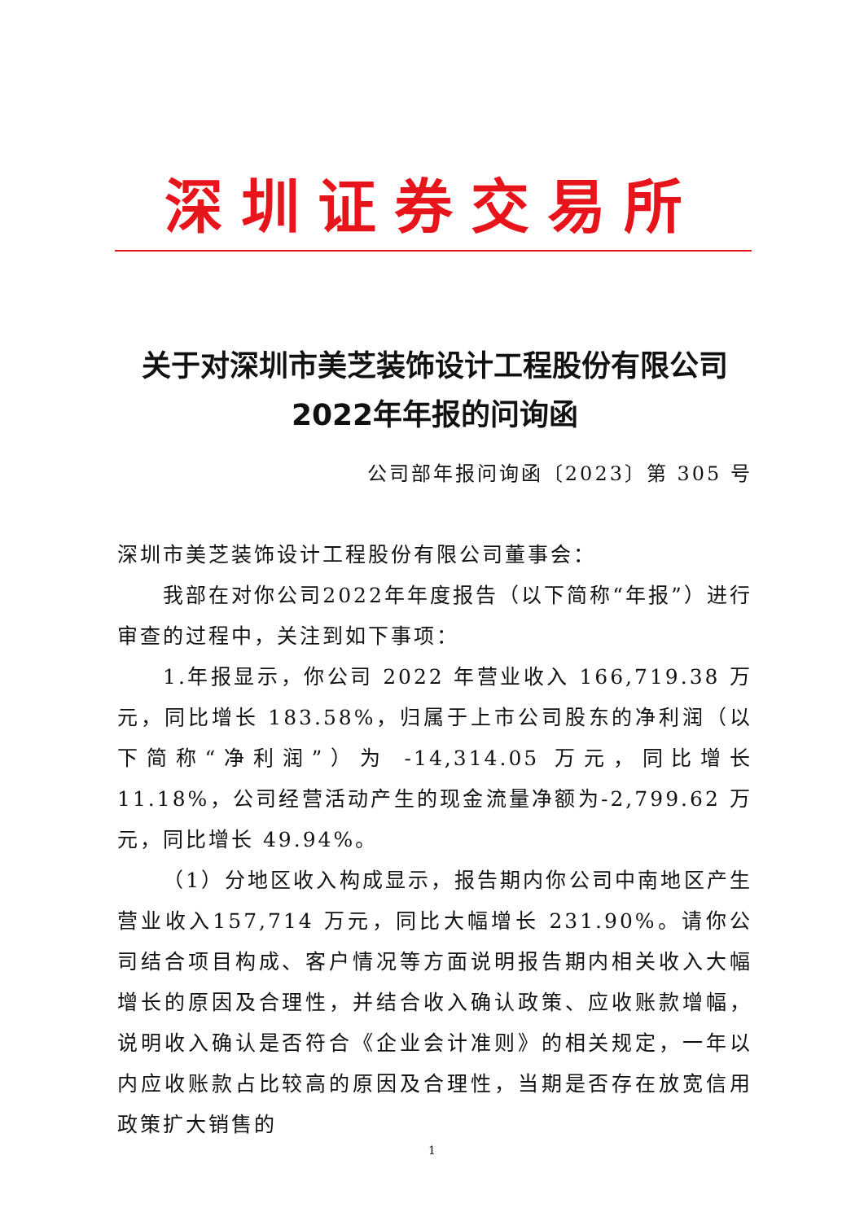深圳证券交易所
关于对深圳市美芝装饰设计工程股份有限公司
2022年年报的问询函
公司部年报问询函〔2023〕第 305 号
深圳市美芝装饰设计工程股份有限公司董事会：
我部在对你公司2022年年度报告（以下简称“年报”）进行审查的过程中，关注到如下事项：
1.年报显示，你公司 2022 年营业收入 166,719.38 万元，同比增长 183.58%，归属于上市公司股东的净利润（以下简称“净利润”）为 -14,314.05 万元，同比增长 11.18%，公司经营活动产生的现金流量净额为-2,799.62 万元，同比增长 49.94%。
（1）分地区收入构成显示，报告期内你公司中南地区产生营业收入157,714 万元，同比大幅增长 231.90%。请你公司结合项目构成、客户情况等方面说明报告期内相关收入大幅增长的原因及合理性，并结合收入确认政策、应收账款增幅，说明收入确认是否符合《企业会计准则》的相关规定，一年以内应收账款占比较高的原因及合理性，当期是否存在放宽信用政策扩大销售的
1